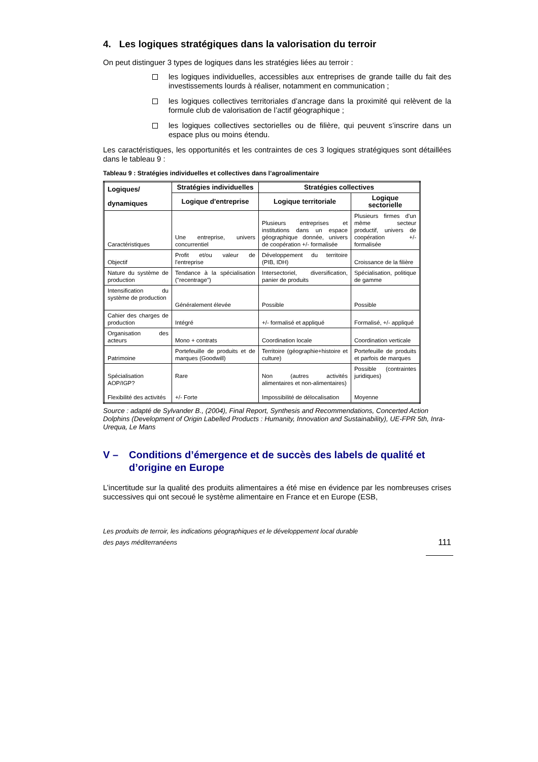4. Les logiques stratégiques dans la valorisation du terroir
On peut distinguer 3 types de logiques dans les stratégies liées au terroir :
les logiques individuelles, accessibles aux entreprises de grande taille du fait des investissements lourds à réaliser, notamment en communication ;
les logiques collectives territoriales d’ancrage dans la proximité qui relèvent de la formule club de valorisation de l’actif géographique ;
les logiques collectives sectorielles ou de filière, qui peuvent s’inscrire dans un espace plus ou moins étendu.
Les caractéristiques, les opportunités et les contraintes de ces 3 logiques stratégiques sont détaillées dans le tableau 9 :
Tableau 9 : Stratégies individuelles et collectives dans l’agroalimentaire
| Logiques/ dynamiques | Stratégies individuelles | Stratégies collectives | |
| --- | --- | --- | --- |
| | Logique d'entreprise | Logique territoriale | Logique sectorielle |
| Caractéristiques | Une entreprise, univers concurrentiel | Plusieurs entreprises et institutions dans un espace géographique donnée, univers de coopération +/- formalisée | Plusieurs firmes d'un même secteur productif, univers de coopération +/- formalisée |
| Objectif | Profit et/ou valeur de l'entreprise | Développement du territoire (PIB, IDH) | Croissance de la filière |
| Nature du système de production | Tendance à la spécialisation ("recentrage") | Intersectoriel, diversification, panier de produits | Spécialisation, politique de gamme |
| Intensification du système de production | Généralement élevée | Possible | Possible |
| Cahier des charges de production | Intégré | +/- formalisé et appliqué | Formalisé, +/- appliqué |
| Organisation des acteurs | Mono + contrats | Coordination locale | Coordination verticale |
| Patrimoine | Portefeuille de produits et de marques (Goodwill) | Territoire (géographie+histoire et culture) | Portefeuille de produits et parfois de marques |
| Spécialisation AOP/IGP? Flexibilité des activités | Rare +/- Forte | Non (autres activités alimentaires et non-alimentaires) Impossibilité de délocalisation | Possible (contraintes juridiques) Moyenne |
Source : adapté de Sylvander B., (2004), Final Report, Synthesis and Recommendations, Concerted Action Dolphins (Development of Origin Labelled Products : Humanity, Innovation and Sustainability), UE-FPR 5th, Inra-Urequa, Le Mans
V – Conditions d’émergence et de succès des labels de qualité et d’origine en Europe
L’incertitude sur la qualité des produits alimentaires a été mise en évidence par les nombreuses crises successives qui ont secoué le système alimentaire en France et en Europe (ESB,
Les produits de terroir, les indications géographiques et le développement local durable
des pays méditerranéens
111